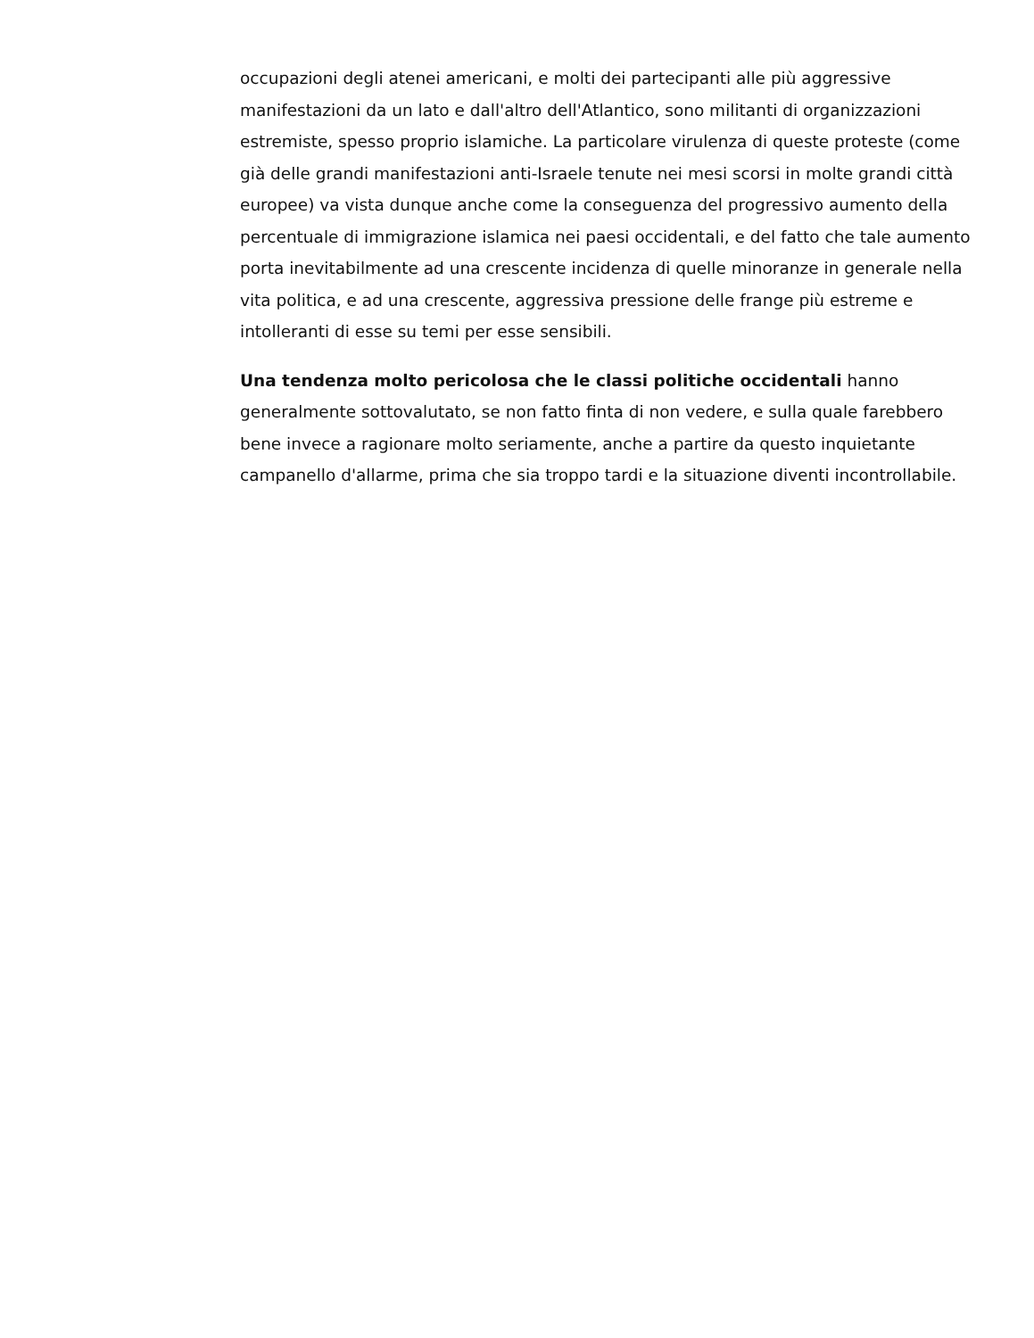occupazioni degli atenei americani, e molti dei partecipanti alle più aggressive manifestazioni da un lato e dall'altro dell'Atlantico, sono militanti di organizzazioni estremiste, spesso proprio islamiche. La particolare virulenza di queste proteste (come già delle grandi manifestazioni anti-Israele tenute nei mesi scorsi in molte grandi città europee) va vista dunque anche come la conseguenza del progressivo aumento della percentuale di immigrazione islamica nei paesi occidentali, e del fatto che tale aumento porta inevitabilmente ad una crescente incidenza di quelle minoranze in generale nella vita politica, e ad una crescente, aggressiva pressione delle frange più estreme e intolleranti di esse su temi per esse sensibili.
Una tendenza molto pericolosa che le classi politiche occidentali hanno generalmente sottovalutato, se non fatto finta di non vedere, e sulla quale farebbero bene invece a ragionare molto seriamente, anche a partire da questo inquietante campanello d'allarme, prima che sia troppo tardi e la situazione diventi incontrollabile.